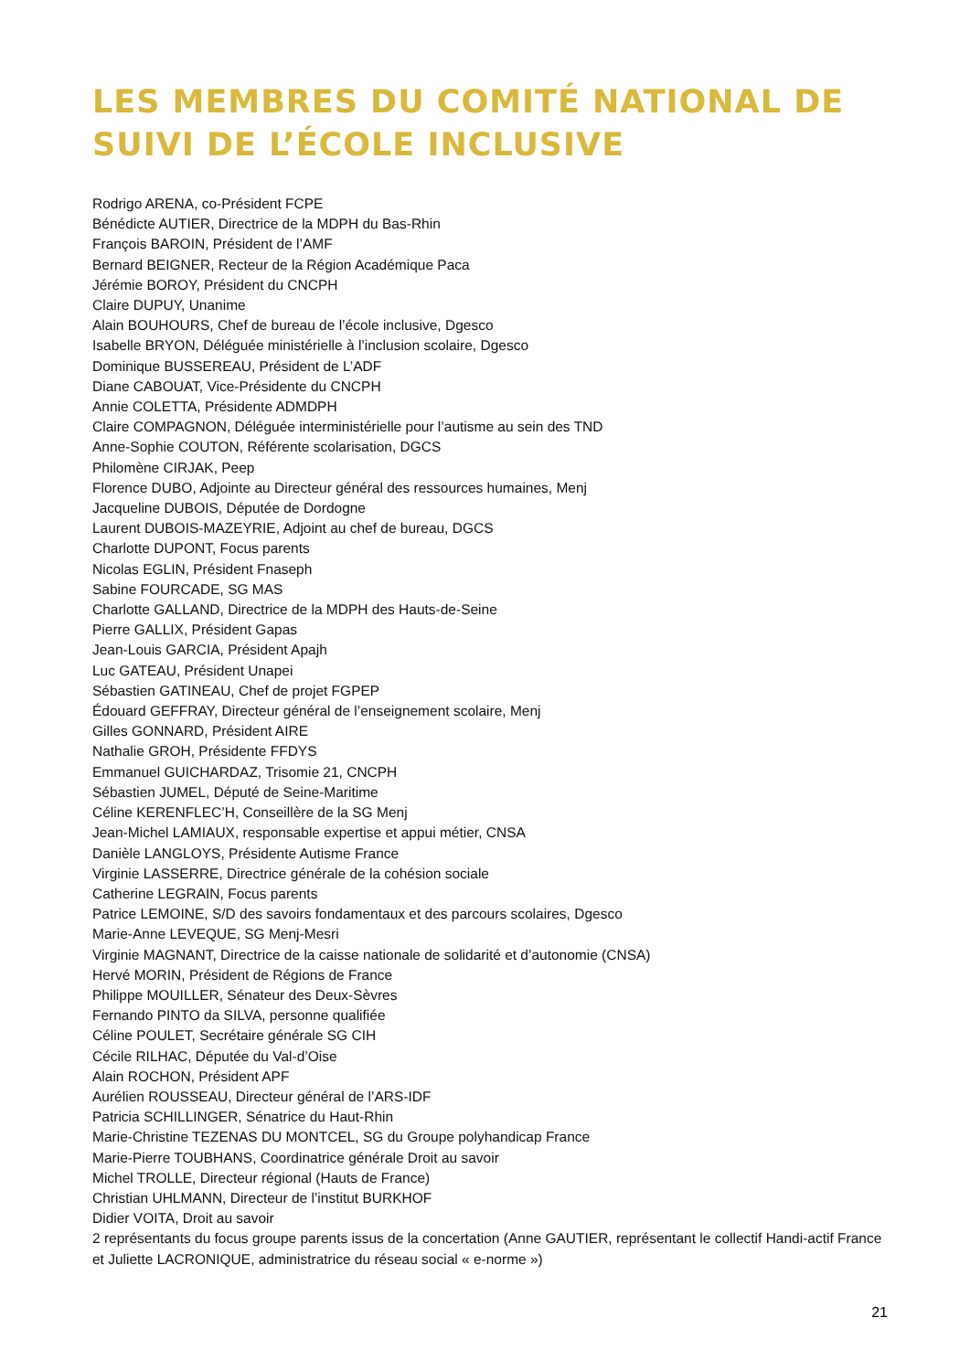LES MEMBRES DU COMITÉ NATIONAL DE
SUIVI DE L’ÉCOLE INCLUSIVE
Rodrigo ARENA, co-Président FCPE
Bénédicte AUTIER, Directrice de la MDPH du Bas-Rhin
François BAROIN, Président de l’AMF
Bernard BEIGNER, Recteur de la Région Académique Paca
Jérémie BOROY, Président du CNCPH
Claire DUPUY, Unanime
Alain BOUHOURS, Chef de bureau de l’école inclusive, Dgesco
Isabelle BRYON, Déléguée ministérielle à l’inclusion scolaire, Dgesco
Dominique BUSSEREAU, Président de L’ADF
Diane CABOUAT, Vice-Présidente du CNCPH
Annie COLETTA, Présidente ADMDPH
Claire COMPAGNON, Déléguée interministérielle pour l’autisme au sein des TND
Anne-Sophie COUTON, Référente scolarisation, DGCS
Philomène CIRJAK, Peep
Florence DUBO, Adjointe au Directeur général des ressources humaines, Menj
Jacqueline DUBOIS, Députée de Dordogne
Laurent DUBOIS-MAZEYRIE, Adjoint au chef de bureau, DGCS
Charlotte DUPONT, Focus parents
Nicolas EGLIN, Président Fnaseph
Sabine FOURCADE, SG MAS
Charlotte GALLAND, Directrice de la MDPH des Hauts-de-Seine
Pierre GALLIX, Président Gapas
Jean-Louis GARCIA, Président Apajh
Luc GATEAU, Président Unapei
Sébastien GATINEAU, Chef de projet FGPEP
Édouard GEFFRAY, Directeur général de l’enseignement scolaire, Menj
Gilles GONNARD, Président AIRE
Nathalie GROH, Présidente FFDYS
Emmanuel GUICHARDAZ, Trisomie 21, CNCPH
Sébastien JUMEL, Député de Seine-Maritime
Céline KERENFLEC’H, Conseillère de la SG Menj
Jean-Michel LAMIAUX, responsable expertise et appui métier, CNSA
Danièle LANGLOYS, Présidente Autisme France
Virginie LASSERRE, Directrice générale de la cohésion sociale
Catherine LEGRAIN, Focus parents
Patrice LEMOINE, S/D des savoirs fondamentaux et des parcours scolaires, Dgesco
Marie-Anne LEVEQUE, SG Menj-Mesri
Virginie MAGNANT, Directrice de la caisse nationale de solidarité et d’autonomie (CNSA)
Hervé MORIN, Président de Régions de France
Philippe MOUILLER, Sénateur des Deux-Sèvres
Fernando PINTO da SILVA, personne qualifiée
Céline POULET, Secrétaire générale SG CIH
Cécile RILHAC, Députée du Val-d’Oise
Alain ROCHON, Président APF
Aurélien ROUSSEAU, Directeur général de l’ARS-IDF
Patricia SCHILLINGER, Sénatrice du Haut-Rhin
Marie-Christine TEZENAS DU MONTCEL, SG du Groupe polyhandicap France
Marie-Pierre TOUBHANS, Coordinatrice générale Droit au savoir
Michel TROLLE, Directeur régional (Hauts de France)
Christian UHLMANN, Directeur de l’institut BURKHOF
Didier VOITA, Droit au savoir
2 représentants du focus groupe parents issus de la concertation (Anne GAUTIER, représentant le collectif Handi-actif France et Juliette LACRONIQUE, administratrice du réseau social « e-norme »)
21